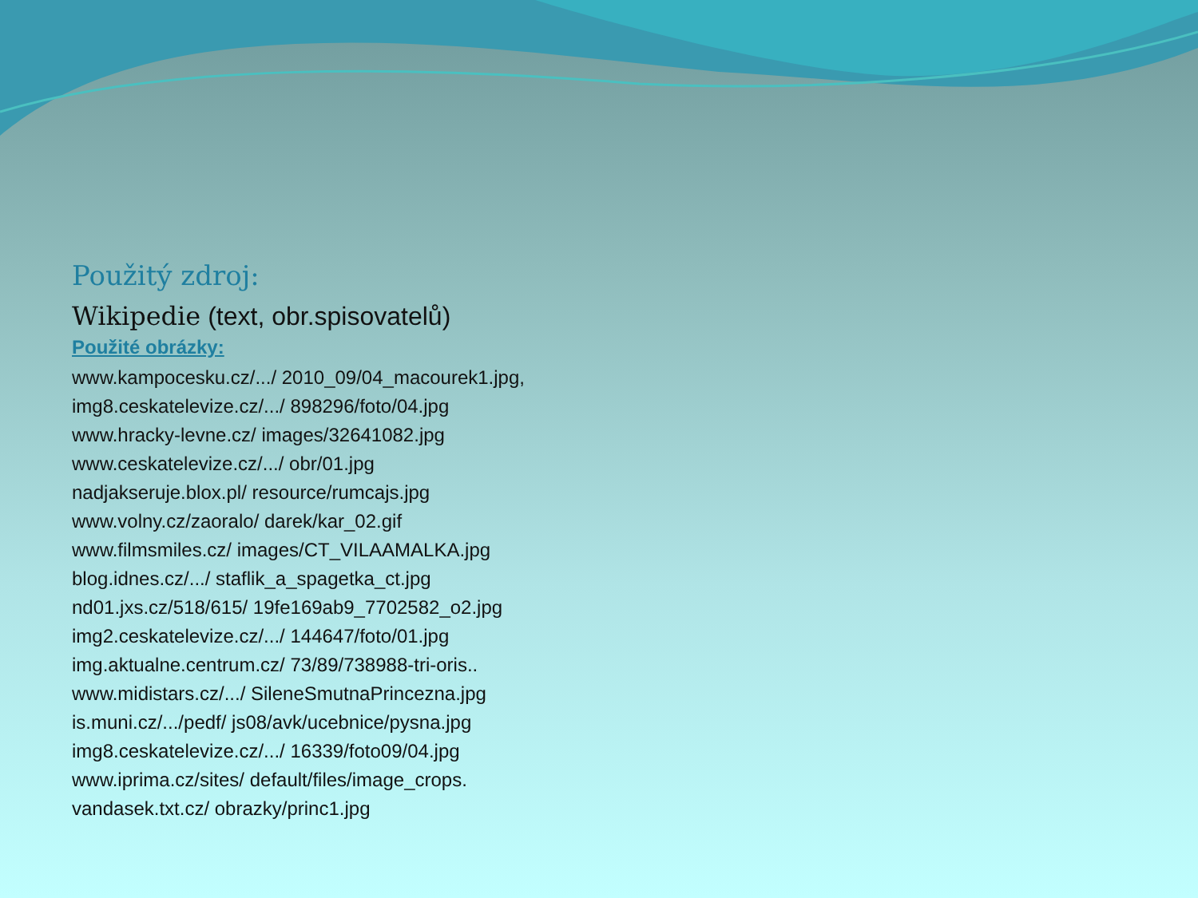Použitý zdroj:
Wikipedie (text, obr.spisovatelů)
Použité obrázky:
www.kampocesku.cz/.../ 2010_09/04_macourek1.jpg,
img8.ceskatelevize.cz/.../ 898296/foto/04.jpg
www.hracky-levne.cz/ images/32641082.jpg
www.ceskatelevize.cz/.../ obr/01.jpg
nadjakseruje.blox.pl/ resource/rumcajs.jpg
www.volny.cz/zaoralo/ darek/kar_02.gif
www.filmsmiles.cz/ images/CT_VILAAMALKA.jpg
blog.idnes.cz/.../ staflik_a_spagetka_ct.jpg
nd01.jxs.cz/518/615/ 19fe169ab9_7702582_o2.jpg
img2.ceskatelevize.cz/.../ 144647/foto/01.jpg
img.aktualne.centrum.cz/ 73/89/738988-tri-oris..
www.midistars.cz/.../ SileneSmutnaPrincezna.jpg
is.muni.cz/.../pedf/ js08/avk/ucebnice/pysna.jpg
img8.ceskatelevize.cz/.../ 16339/foto09/04.jpg
www.iprima.cz/sites/ default/files/image_crops.
vandasek.txt.cz/ obrazky/princ1.jpg